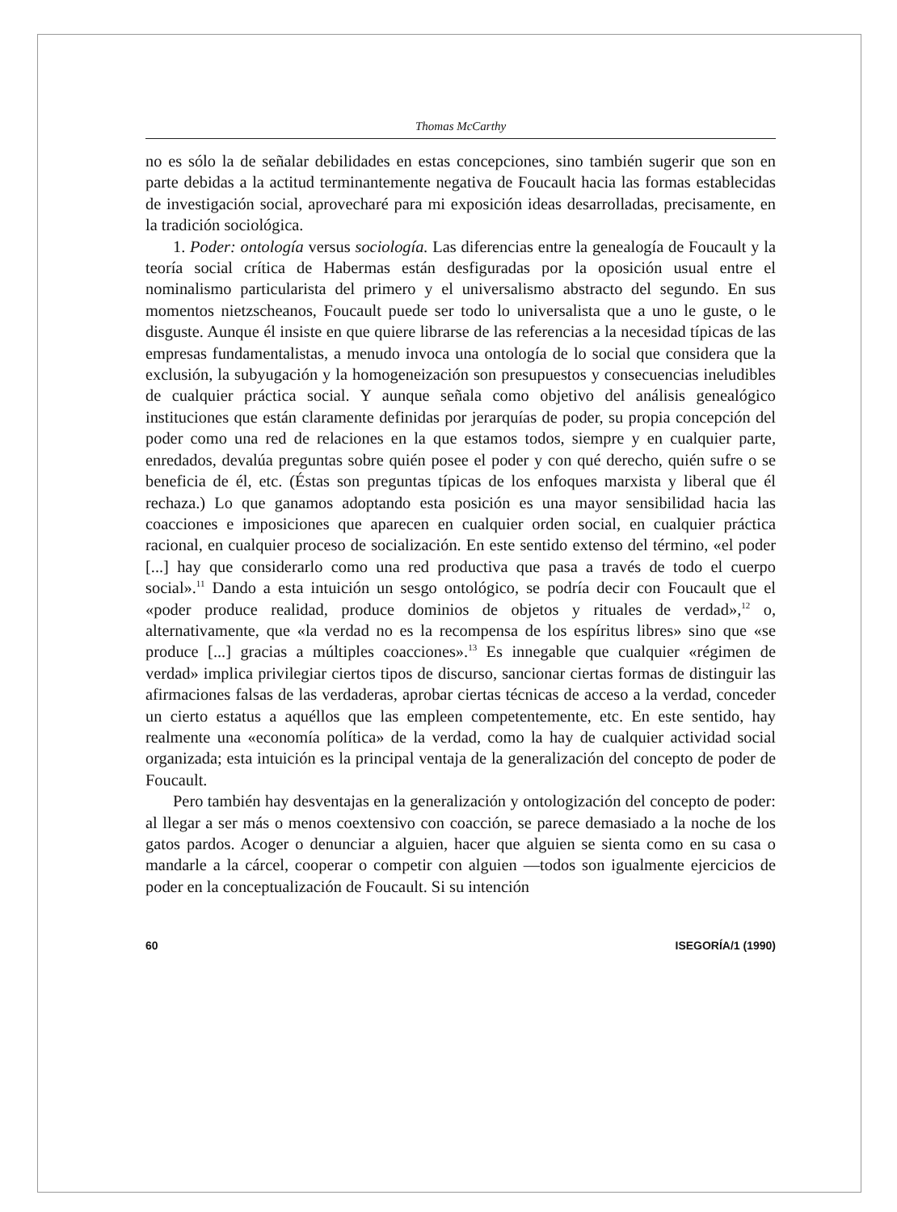Thomas McCarthy
no es sólo la de señalar debilidades en estas concepciones, sino también sugerir que son en parte debidas a la actitud terminantemente negativa de Foucault hacia las formas establecidas de investigación social, aprovecharé para mi exposición ideas desarrolladas, precisamente, en la tradición sociológica.
1. Poder: ontología versus sociología. Las diferencias entre la genealogía de Foucault y la teoría social crítica de Habermas están desfiguradas por la oposición usual entre el nominalismo particularista del primero y el universalismo abstracto del segundo. En sus momentos nietzscheanos, Foucault puede ser todo lo universalista que a uno le guste, o le disguste. Aunque él insiste en que quiere librarse de las referencias a la necesidad típicas de las empresas fundamentalistas, a menudo invoca una ontología de lo social que considera que la exclusión, la subyugación y la homogeneización son presupuestos y consecuencias ineludibles de cualquier práctica social. Y aunque señala como objetivo del análisis genealógico instituciones que están claramente definidas por jerarquías de poder, su propia concepción del poder como una red de relaciones en la que estamos todos, siempre y en cualquier parte, enredados, devalúa preguntas sobre quién posee el poder y con qué derecho, quién sufre o se beneficia de él, etc. (Éstas son preguntas típicas de los enfoques marxista y liberal que él rechaza.) Lo que ganamos adoptando esta posición es una mayor sensibilidad hacia las coacciones e imposiciones que aparecen en cualquier orden social, en cualquier práctica racional, en cualquier proceso de socialización. En este sentido extenso del término, «el poder [...] hay que considerarlo como una red productiva que pasa a través de todo el cuerpo social».<sup>11</sup> Dando a esta intuición un sesgo ontológico, se podría decir con Foucault que el «poder produce realidad, produce dominios de objetos y rituales de verdad»,<sup>12</sup> o, alternativamente, que «la verdad no es la recompensa de los espíritus libres» sino que «se produce [...] gracias a múltiples coacciones».<sup>13</sup> Es innegable que cualquier «régimen de verdad» implica privilegiar ciertos tipos de discurso, sancionar ciertas formas de distinguir las afirmaciones falsas de las verdaderas, aprobar ciertas técnicas de acceso a la verdad, conceder un cierto estatus a aquéllos que las empleen competentemente, etc. En este sentido, hay realmente una «economía política» de la verdad, como la hay de cualquier actividad social organizada; esta intuición es la principal ventaja de la generalización del concepto de poder de Foucault.
Pero también hay desventajas en la generalización y ontologización del concepto de poder: al llegar a ser más o menos coextensivo con coacción, se parece demasiado a la noche de los gatos pardos. Acoger o denunciar a alguien, hacer que alguien se sienta como en su casa o mandarle a la cárcel, cooperar o competir con alguien —todos son igualmente ejercicios de poder en la conceptualización de Foucault. Si su intención
60 ISEGORÍA/1 (1990)